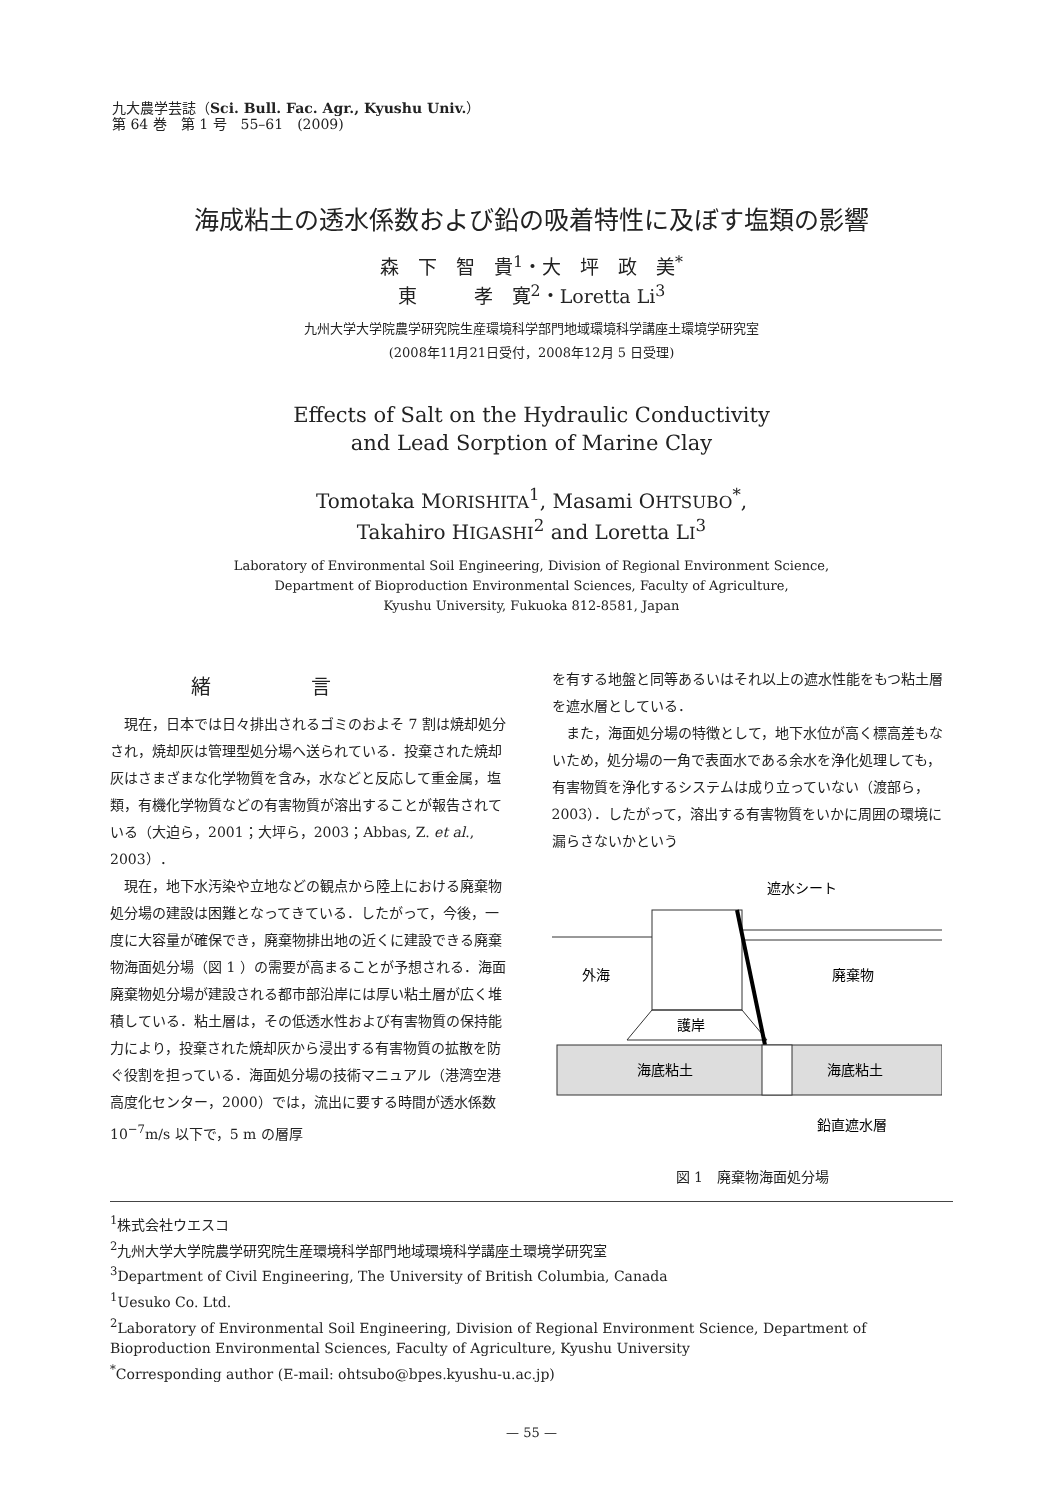九大農学芸誌（Sci. Bull. Fac. Agr., Kyushu Univ.）
第 64 巻　第 1 号　55–61　(2009)
海成粘土の透水係数および鉛の吸着特性に及ぼす塩類の影響
森　下　智　貴<sup>1</sup>・大　坪　政　美<sup>*</sup>
東　　　孝　寛<sup>2</sup>・Loretta Li<sup>3</sup>
九州大学大学院農学研究院生産環境科学部門地域環境科学講座土環境学研究室
(2008年11月21日受付，2008年12月 5 日受理)
Effects of Salt on the Hydraulic Conductivity
and Lead Sorption of Marine Clay
Tomotaka MORISHITA<sup>1</sup>, Masami OHTSUBO<sup>*</sup>,
Takahiro HIGASHI<sup>2</sup> and Loretta LI<sup>3</sup>
Laboratory of Environmental Soil Engineering, Division of Regional Environment Science,
Department of Bioproduction Environmental Sciences, Faculty of Agriculture,
Kyushu University, Fukuoka 812-8581, Japan
緒言
現在，日本では日々排出されるゴミのおよそ 7 割は焼却処分され，焼却灰は管理型処分場へ送られている．投棄された焼却灰はさまざまな化学物質を含み，水などと反応して重金属，塩類，有機化学物質などの有害物質が溶出することが報告されている（大迫ら，2001；大坪ら，2003；Abbas, Z. et al., 2003）．
現在，地下水汚染や立地などの観点から陸上における廃棄物処分場の建設は困難となってきている．したがって，今後，一度に大容量が確保でき，廃棄物排出地の近くに建設できる廃棄物海面処分場（図 1 ）の需要が高まることが予想される．海面廃棄物処分場が建設される都市部沿岸には厚い粘土層が広く堆積している．粘土層は，その低透水性および有害物質の保持能力により，投棄された焼却灰から浸出する有害物質の拡散を防ぐ役割を担っている．海面処分場の技術マニュアル（港湾空港高度化センター，2000）では，流出に要する時間が透水係数10<sup>−7</sup>m/s 以下で，5 m の層厚
を有する地盤と同等あるいはそれ以上の遮水性能をもつ粘土層を遮水層としている．
また，海面処分場の特徴として，地下水位が高く標高差もないため，処分場の一角で表面水である余水を浄化処理しても，有害物質を浄化するシステムは成り立っていない（渡部ら，2003）．したがって，溶出する有害物質をいかに周囲の環境に漏らさないかという
遮水シート
外海
廃棄物
護岸
海底粘土
海底粘土
鉛直遮水層
図 1　廃棄物海面処分場
<sup>1</sup> 株式会社ウエスコ
<sup>2</sup> 九州大学大学院農学研究院生産環境科学部門地域環境科学講座土環境学研究室
<sup>3</sup> Department of Civil Engineering, The University of British Columbia, Canada
<sup>1</sup> Uesuko Co. Ltd.
<sup>2</sup> Laboratory of Environmental Soil Engineering, Division of Regional Environment Science, Department of Bioproduction Environmental Sciences, Faculty of Agriculture, Kyushu University
<sup>*</sup> Corresponding author (E-mail: ohtsubo@bpes.kyushu-u.ac.jp)
— 55 —